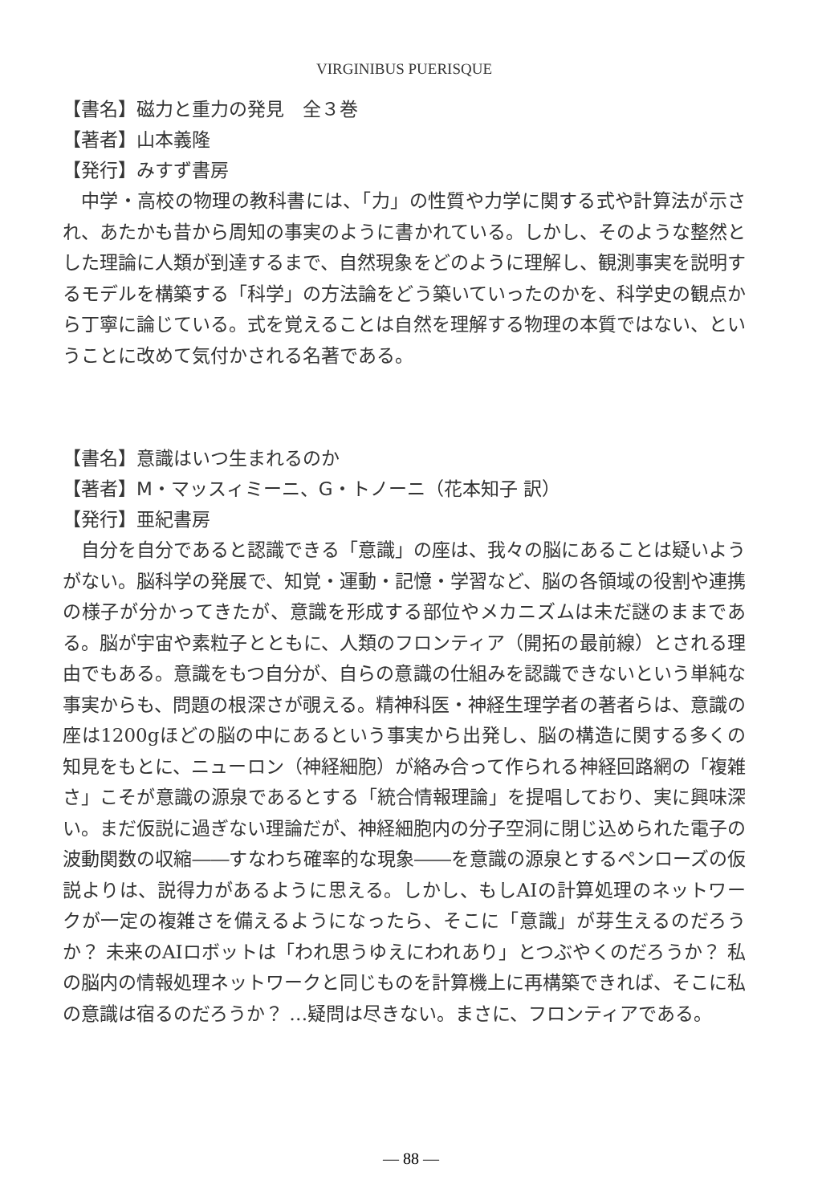VIRGINIBUS PUERISQUE
【書名】磁力と重力の発見　全３巻
【著者】山本義隆
【発行】みすず書房
中学・高校の物理の教科書には、「力」の性質や力学に関する式や計算法が示され、あたかも昔から周知の事実のように書かれている。しかし、そのような整然とした理論に人類が到達するまで、自然現象をどのように理解し、観測事実を説明するモデルを構築する「科学」の方法論をどう築いていったのかを、科学史の観点から丁寧に論じている。式を覚えることは自然を理解する物理の本質ではない、ということに改めて気付かされる名著である。
【書名】意識はいつ生まれるのか
【著者】M・マッスィミーニ、G・トノーニ（花本知子 訳）
【発行】亜紀書房
自分を自分であると認識できる「意識」の座は、我々の脳にあることは疑いようがない。脳科学の発展で、知覚・運動・記憶・学習など、脳の各領域の役割や連携の様子が分かってきたが、意識を形成する部位やメカニズムは未だ謎のままである。脳が宇宙や素粒子とともに、人類のフロンティア（開拓の最前線）とされる理由でもある。意識をもつ自分が、自らの意識の仕組みを認識できないという単純な事実からも、問題の根深さが覗える。精神科医・神経生理学者の著者らは、意識の座は1200gほどの脳の中にあるという事実から出発し、脳の構造に関する多くの知見をもとに、ニューロン（神経細胞）が絡み合って作られる神経回路網の「複雑さ」こそが意識の源泉であるとする「統合情報理論」を提唱しており、実に興味深い。まだ仮説に過ぎない理論だが、神経細胞内の分子空洞に閉じ込められた電子の波動関数の収縮――すなわち確率的な現象――を意識の源泉とするペンローズの仮説よりは、説得力があるように思える。しかし、もしAIの計算処理のネットワークが一定の複雑さを備えるようになったら、そこに「意識」が芽生えるのだろうか？ 未来のAIロボットは「われ思うゆえにわれあり」とつぶやくのだろうか？ 私の脳内の情報処理ネットワークと同じものを計算機上に再構築できれば、そこに私の意識は宿るのだろうか？ …疑問は尽きない。まさに、フロンティアである。
— 88 —